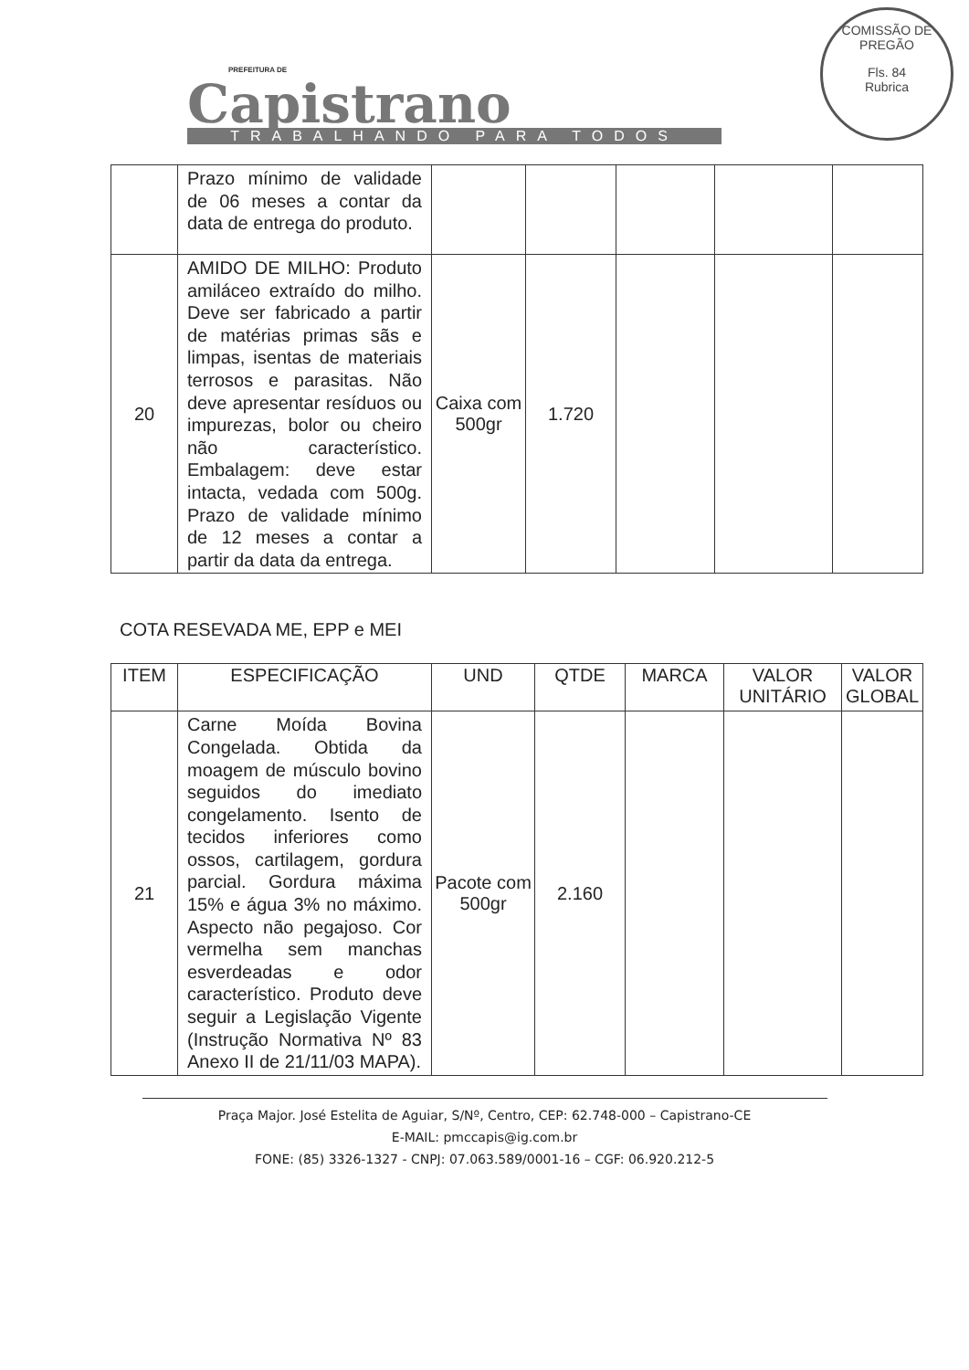PREFEITURA DE
Capistrano
TRABALHANDO PARA TODOS
COMISSÃO DE PREGÃO
Fls. 84
Rubrica
| | Prazo mínimo de validade de 06 meses a contar da data de entrega do produto. | | | | | |
| 20 | AMIDO DE MILHO: Produto amiláceo extraído do milho. Deve ser fabricado a partir de matérias primas sãs e limpas, isentas de materiais terrosos e parasitas. Não deve apresentar resíduos ou impurezas, bolor ou cheiro não característico. Embalagem: deve estar intacta, vedada com 500g. Prazo de validade mínimo de 12 meses a contar a partir da data da entrega. | Caixa com 500gr | 1.720 | | | |
COTA RESEVADA ME, EPP e MEI
| ITEM | ESPECIFICAÇÃO | UND | QTDE | MARCA | VALOR UNITÁRIO | VALOR GLOBAL |
| --- | --- | --- | --- | --- | --- | --- |
| 21 | Carne Moída Bovina Congelada. Obtida da moagem de músculo bovino seguidos do imediato congelamento. Isento de tecidos inferiores como ossos, cartilagem, gordura parcial. Gordura máxima 15% e água 3% no máximo. Aspecto não pegajoso. Cor vermelha sem manchas esverdeadas e odor característico. Produto deve seguir a Legislação Vigente (Instrução Normativa Nº 83 Anexo II de 21/11/03 MAPA). | Pacote com 500gr | 2.160 | | | |
Praça Major. José Estelita de Aguiar, S/Nº, Centro, CEP: 62.748-000 – Capistrano-CE
E-MAIL: pmccapis@ig.com.br
FONE: (85) 3326-1327 - CNPJ: 07.063.589/0001-16 – CGF: 06.920.212-5